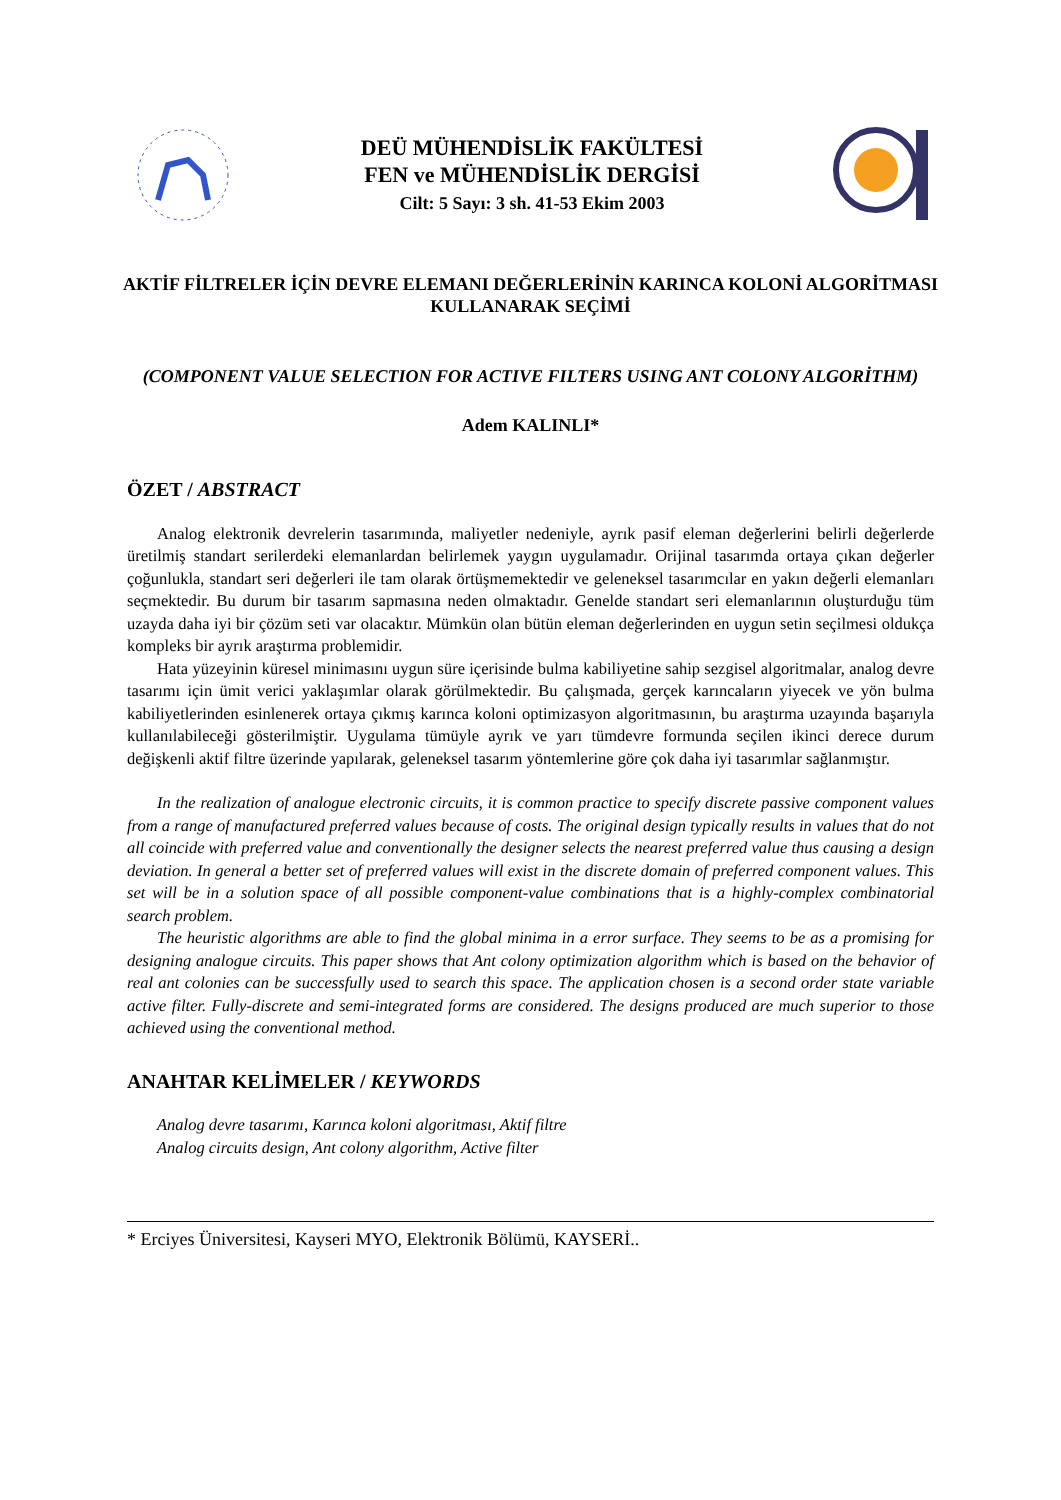DEÜ MÜHENDİSLİK FAKÜLTESİ
FEN ve MÜHENDİSLİK DERGİSİ
Cilt: 5 Sayı: 3 sh. 41-53 Ekim 2003
AKTİF FİLTRELER İÇİN DEVRE ELEMANI DEĞERLERİNİN KARINCA KOLONİ ALGORİTMASI KULLANARAK SEÇİMİ
(COMPONENT VALUE SELECTION FOR ACTIVE FILTERS USING ANT COLONY ALGORİTHM)
Adem KALINLI*
ÖZET / ABSTRACT
Analog elektronik devrelerin tasarımında, maliyetler nedeniyle, ayrık pasif eleman değerlerini belirli değerlerde üretilmiş standart serilerdeki elemanlardan belirlemek yaygın uygulamadır. Orijinal tasarımda ortaya çıkan değerler çoğunlukla, standart seri değerleri ile tam olarak örtüşmemektedir ve geleneksel tasarımcılar en yakın değerli elemanları seçmektedir. Bu durum bir tasarım sapmasına neden olmaktadır. Genelde standart seri elemanlarının oluşturduğu tüm uzayda daha iyi bir çözüm seti var olacaktır. Mümkün olan bütün eleman değerlerinden en uygun setin seçilmesi oldukça kompleks bir ayrık araştırma problemidir.
Hata yüzeyinin küresel minimasını uygun süre içerisinde bulma kabiliyetine sahip sezgisel algoritmalar, analog devre tasarımı için ümit verici yaklaşımlar olarak görülmektedir. Bu çalışmada, gerçek karıncaların yiyecek ve yön bulma kabiliyetlerinden esinlenerek ortaya çıkmış karınca koloni optimizasyon algoritmasının, bu araştırma uzayında başarıyla kullanılabileceği gösterilmiştir. Uygulama tümüyle ayrık ve yarı tümdevre formunda seçilen ikinci derece durum değişkenli aktif filtre üzerinde yapılarak, geleneksel tasarım yöntemlerine göre çok daha iyi tasarımlar sağlanmıştır.
In the realization of analogue electronic circuits, it is common practice to specify discrete passive component values from a range of manufactured preferred values because of costs. The original design typically results in values that do not all coincide with preferred value and conventionally the designer selects the nearest preferred value thus causing a design deviation. In general a better set of preferred values will exist in the discrete domain of preferred component values. This set will be in a solution space of all possible component-value combinations that is a highly-complex combinatorial search problem.
The heuristic algorithms are able to find the global minima in a error surface. They seems to be as a promising for designing analogue circuits. This paper shows that Ant colony optimization algorithm which is based on the behavior of real ant colonies can be successfully used to search this space. The application chosen is a second order state variable active filter. Fully-discrete and semi-integrated forms are considered. The designs produced are much superior to those achieved using the conventional method.
ANAHTAR KELİMELER / KEYWORDS
Analog devre tasarımı, Karınca koloni algoritması, Aktif filtre
Analog circuits design, Ant colony algorithm, Active filter
* Erciyes Üniversitesi, Kayseri MYO, Elektronik Bölümü, KAYSERİ..